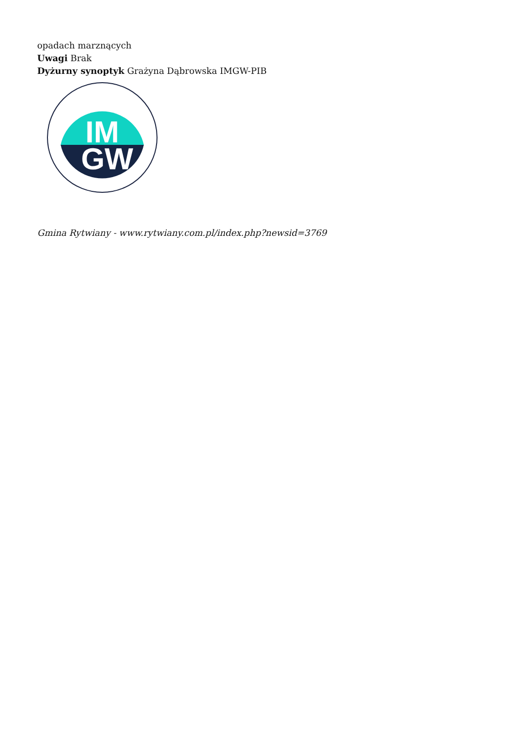opadach marznących
Uwagi Brak
Dyżurny synoptyk Grażyna Dąbrowska IMGW-PIB
IM
GW
Gmina Rytwiany - www.rytwiany.com.pl/index.php?newsid=3769